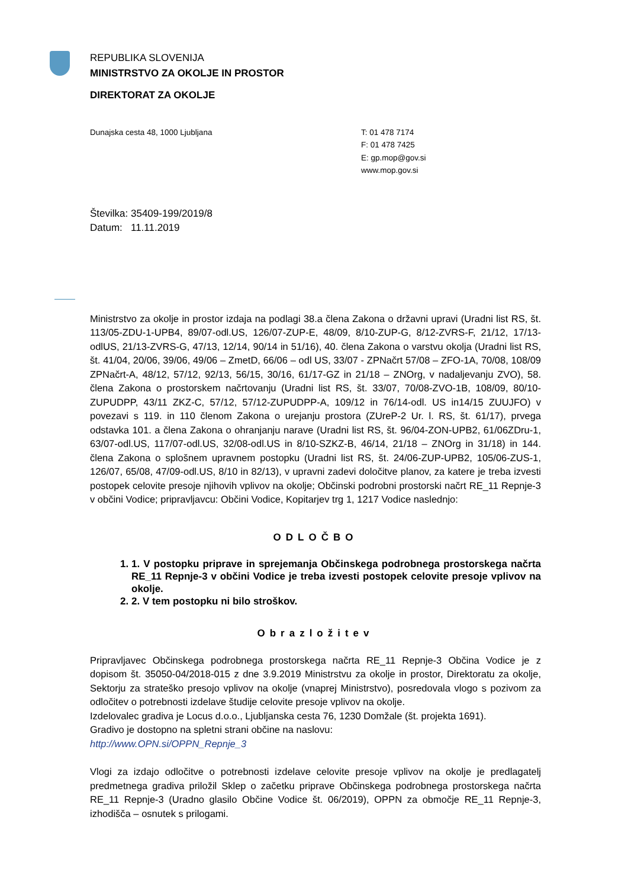REPUBLIKA SLOVENIJA
MINISTRSTVO ZA OKOLJE IN PROSTOR
DIREKTORAT ZA OKOLJE
Dunajska cesta 48, 1000 Ljubljana T: 01 478 7174
F: 01 478 7425
E: gp.mop@gov.si
www.mop.gov.si
Številka: 35409-199/2019/8
Datum: 11.11.2019
Ministrstvo za okolje in prostor izdaja na podlagi 38.a člena Zakona o državni upravi (Uradni list RS, št. 113/05-ZDU-1-UPB4, 89/07-odl.US, 126/07-ZUP-E, 48/09, 8/10-ZUP-G, 8/12-ZVRS-F, 21/12, 17/13-odlUS, 21/13-ZVRS-G, 47/13, 12/14, 90/14 in 51/16), 40. člena Zakona o varstvu okolja (Uradni list RS, št. 41/04, 20/06, 39/06, 49/06 – ZmetD, 66/06 – odl US, 33/07 - ZPNačrt 57/08 – ZFO-1A, 70/08, 108/09 ZPNačrt-A, 48/12, 57/12, 92/13, 56/15, 30/16, 61/17-GZ in 21/18 – ZNOrg, v nadaljevanju ZVO), 58. člena Zakona o prostorskem načrtovanju (Uradni list RS, št. 33/07, 70/08-ZVO-1B, 108/09, 80/10-ZUPUDPP, 43/11 ZKZ-C, 57/12, 57/12-ZUPUDPP-A, 109/12 in 76/14-odl. US in14/15 ZUUJFO) v povezavi s 119. in 110 členom Zakona o urejanju prostora (ZUreP-2 Ur. l. RS, št. 61/17), prvega odstavka 101. a člena Zakona o ohranjanju narave (Uradni list RS, št. 96/04-ZON-UPB2, 61/06ZDru-1, 63/07-odl.US, 117/07-odl.US, 32/08-odl.US in 8/10-SZKZ-B, 46/14, 21/18 – ZNOrg in 31/18) in 144. člena Zakona o splošnem upravnem postopku (Uradni list RS, št. 24/06-ZUP-UPB2, 105/06-ZUS-1, 126/07, 65/08, 47/09-odl.US, 8/10 in 82/13), v upravni zadevi določitve planov, za katere je treba izvesti postopek celovite presoje njihovih vplivov na okolje; Občinski podrobni prostorski načrt RE_11 Repnje-3 v občini Vodice; pripravljavcu: Občini Vodice, Kopitarjev trg 1, 1217 Vodice naslednjo:
ODLOČBO
1. 1. V postopku priprave in sprejemanja Občinskega podrobnega prostorskega načrta RE_11 Repnje-3 v občini Vodice je treba izvesti postopek celovite presoje vplivov na okolje.
2. 2. V tem postopku ni bilo stroškov.
Obrazložitev
Pripravljavec Občinskega podrobnega prostorskega načrta RE_11 Repnje-3 Občina Vodice je z dopisom št. 35050-04/2018-015 z dne 3.9.2019 Ministrstvu za okolje in prostor, Direktoratu za okolje, Sektorju za strateško presojo vplivov na okolje (vnaprej Ministrstvo), posredovala vlogo s pozivom za odločitev o potrebnosti izdelave študije celovite presoje vplivov na okolje.
Izdelovalec gradiva je Locus d.o.o., Ljubljanska cesta 76, 1230 Domžale (št. projekta 1691).
Gradivo je dostopno na spletni strani občine na naslovu:
http://www.OPN.si/OPPN_Repnje_3
Vlogi za izdajo odločitve o potrebnosti izdelave celovite presoje vplivov na okolje je predlagatelj predmetnega gradiva priložil Sklep o začetku priprave Občinskega podrobnega prostorskega načrta RE_11 Repnje-3 (Uradno glasilo Občine Vodice št. 06/2019), OPPN za območje RE_11 Repnje-3, izhodišča – osnutek s prilogami.